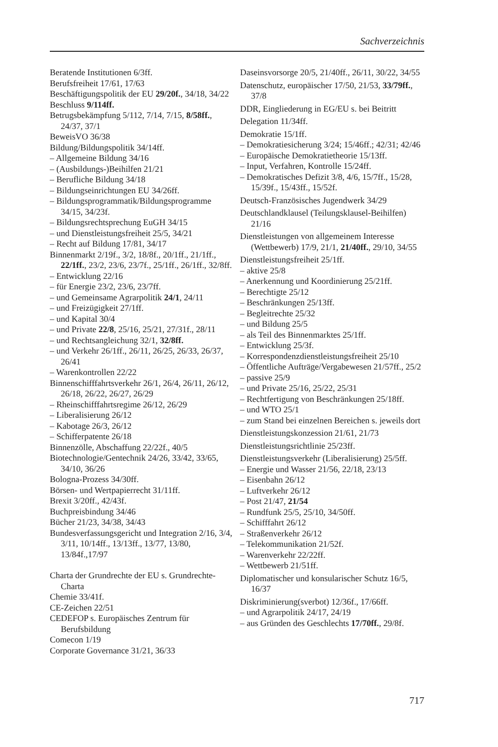Sachverzeichnis
Beratende Institutionen 6/3ff.
Berufsfreiheit 17/61, 17/63
Beschäftigungspolitik der EU 29/20f., 34/18, 34/22
Beschluss 9/114ff.
Betrugsbekämpfung 5/112, 7/14, 7/15, 8/58ff., 24/37, 37/1
BeweisVO 36/38
Bildung/Bildungspolitik 34/14ff.
– Allgemeine Bildung 34/16
– (Ausbildungs-)Beihilfen 21/21
– Berufliche Bildung 34/18
– Bildungseinrichtungen EU 34/26ff.
– Bildungsprogrammatik/Bildungsprogramme 34/15, 34/23f.
– Bildungsrechtsprechung EuGH 34/15
– und Dienstleistungsfreiheit 25/5, 34/21
– Recht auf Bildung 17/81, 34/17
Binnenmarkt 2/19f., 3/2, 18/8f., 20/1ff., 21/1ff., 22/1ff., 23/2, 23/6, 23/7f., 25/1ff., 26/1ff., 32/8ff.
– Entwicklung 22/16
– für Energie 23/2, 23/6, 23/7ff.
– und Gemeinsame Agrarpolitik 24/1, 24/11
– und Freizügigkeit 27/1ff.
– und Kapital 30/4
– und Private 22/8, 25/16, 25/21, 27/31f., 28/11
– und Rechtsangleichung 32/1, 32/8ff.
– und Verkehr 26/1ff., 26/11, 26/25, 26/33, 26/37, 26/41
– Warenkontrollen 22/22
Binnenschifffahrtsverkehr 26/1, 26/4, 26/11, 26/12, 26/18, 26/22, 26/27, 26/29
– Rheinschifffahrtsregime 26/12, 26/29
– Liberalisierung 26/12
– Kabotage 26/3, 26/12
– Schifferpatente 26/18
Binnenzölle, Abschaffung 22/22f., 40/5
Biotechnologie/Gentechnik 24/26, 33/42, 33/65, 34/10, 36/26
Bologna-Prozess 34/30ff.
Börsen- und Wertpapierrecht 31/11ff.
Brexit 3/20ff., 42/43f.
Buchpreisbindung 34/46
Bücher 21/23, 34/38, 34/43
Bundesverfassungsgericht und Integration 2/16, 3/4, 3/11, 10/14ff., 13/13ff., 13/77, 13/80, 13/84f.,17/97
Charta der Grundrechte der EU s. Grundrechte-Charta
Chemie 33/41f.
CE-Zeichen 22/51
CEDEFOP s. Europäisches Zentrum für Berufsbildung
Comecon 1/19
Corporate Governance 31/21, 36/33
Daseinsvorsorge 20/5, 21/40ff., 26/11, 30/22, 34/55
Datenschutz, europäischer 17/50, 21/53, 33/79ff., 37/8
DDR, Eingliederung in EG/EU s. bei Beitritt
Delegation 11/34ff.
Demokratie 15/1ff.
– Demokratiesicherung 3/24; 15/46ff.; 42/31; 42/46
– Europäische Demokratietheorie 15/13ff.
– Input, Verfahren, Kontrolle 15/24ff.
– Demokratisches Defizit 3/8, 4/6, 15/7ff., 15/28, 15/39f., 15/43ff., 15/52f.
Deutsch-Französisches Jugendwerk 34/29
Deutschlandklausel (Teilungsklausel-Beihilfen) 21/16
Dienstleistungen von allgemeinem Interesse (Wettbewerb) 17/9, 21/1, 21/40ff., 29/10, 34/55
Dienstleistungsfreiheit 25/1ff.
– aktive 25/8
– Anerkennung und Koordinierung 25/21ff.
– Berechtigte 25/12
– Beschränkungen 25/13ff.
– Begleitrechte 25/32
– und Bildung 25/5
– als Teil des Binnenmarktes 25/1ff.
– Entwicklung 25/3f.
– Korrespondenzdienstleistungsfreiheit 25/10
– Öffentliche Aufträge/Vergabewesen 21/57ff., 25/2
– passive 25/9
– und Private 25/16, 25/22, 25/31
– Rechtfertigung von Beschränkungen 25/18ff.
– und WTO 25/1
– zum Stand bei einzelnen Bereichen s. jeweils dort
Dienstleistungskonzession 21/61, 21/73
Dienstleistungsrichtlinie 25/23ff.
Dienstleistungsverkehr (Liberalisierung) 25/5ff.
– Energie und Wasser 21/56, 22/18, 23/13
– Eisenbahn 26/12
– Luftverkehr 26/12
– Post 21/47, 21/54
– Rundfunk 25/5, 25/10, 34/50ff.
– Schifffahrt 26/12
– Straßenverkehr 26/12
– Telekommunikation 21/52f.
– Warenverkehr 22/22ff.
– Wettbewerb 21/51ff.
Diplomatischer und konsularischer Schutz 16/5, 16/37
Diskriminierung(sverbot) 12/36f., 17/66ff.
– und Agrarpolitik 24/17, 24/19
– aus Gründen des Geschlechts 17/70ff., 29/8f.
717